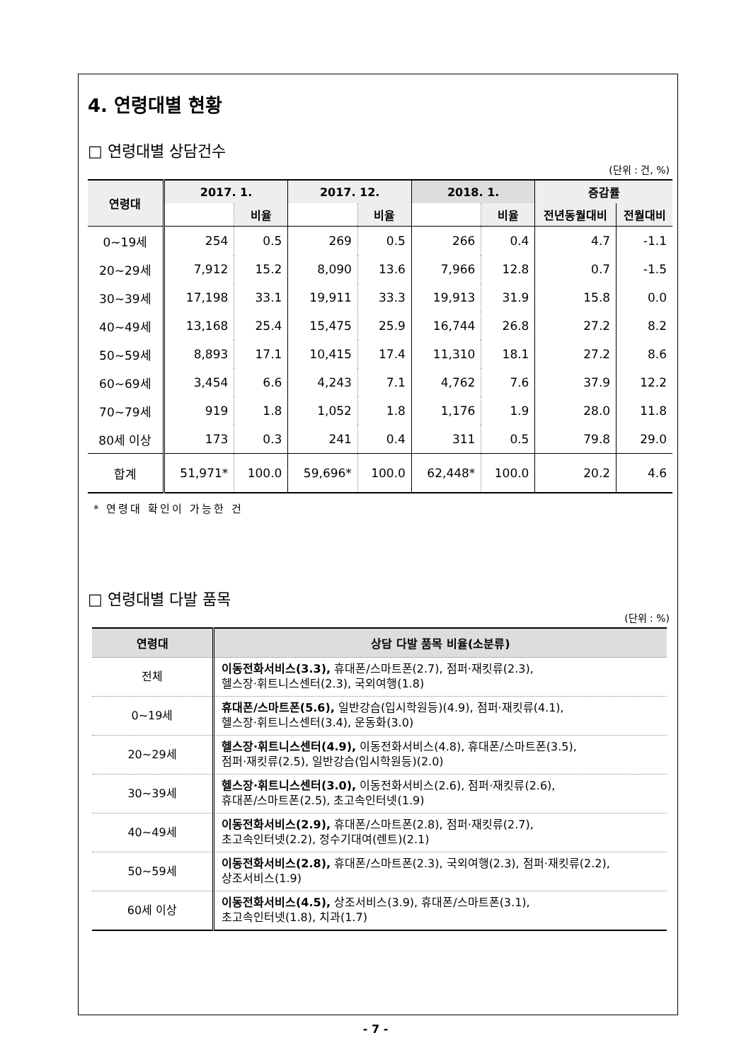4. 연령대별 현황
□ 연령대별 상담건수
(단위 : 건, %)
| 연령대 | 2017. 1. | | 2017. 12. | | 2018. 1. | | 증감률 | |
| --- | --- | --- | --- | --- | --- | --- | --- | --- |
| | | 비율 | | 비율 | | 비율 | 전년동월대비 | 전월대비 |
| 0~19세 | 254 | 0.5 | 269 | 0.5 | 266 | 0.4 | 4.7 | -1.1 |
| 20~29세 | 7,912 | 15.2 | 8,090 | 13.6 | 7,966 | 12.8 | 0.7 | -1.5 |
| 30~39세 | 17,198 | 33.1 | 19,911 | 33.3 | 19,913 | 31.9 | 15.8 | 0.0 |
| 40~49세 | 13,168 | 25.4 | 15,475 | 25.9 | 16,744 | 26.8 | 27.2 | 8.2 |
| 50~59세 | 8,893 | 17.1 | 10,415 | 17.4 | 11,310 | 18.1 | 27.2 | 8.6 |
| 60~69세 | 3,454 | 6.6 | 4,243 | 7.1 | 4,762 | 7.6 | 37.9 | 12.2 |
| 70~79세 | 919 | 1.8 | 1,052 | 1.8 | 1,176 | 1.9 | 28.0 | 11.8 |
| 80세 이상 | 173 | 0.3 | 241 | 0.4 | 311 | 0.5 | 79.8 | 29.0 |
| 합계 | 51,971* | 100.0 | 59,696* | 100.0 | 62,448* | 100.0 | 20.2 | 4.6 |
* 연령대 확인이 가능한 건
□ 연령대별 다발 품목
(단위 : %)
| 연령대 | 상담 다발 품목 비율(소분류) |
| --- | --- |
| 전체 | 이동전화서비스(3.3), 휴대폰/스마트폰(2.7), 점퍼·재킷류(2.3), 헬스장·휘트니스센터(2.3), 국외여행(1.8) |
| 0~19세 | 휴대폰/스마트폰(5.6), 일반강습(입시학원등)(4.9), 점퍼·재킷류(4.1), 헬스장·휘트니스센터(3.4), 운동화(3.0) |
| 20~29세 | 헬스장·휘트니스센터(4.9), 이동전화서비스(4.8), 휴대폰/스마트폰(3.5), 점퍼·재킷류(2.5), 일반강습(입시학원등)(2.0) |
| 30~39세 | 헬스장·휘트니스센터(3.0), 이동전화서비스(2.6), 점퍼·재킷류(2.6), 휴대폰/스마트폰(2.5), 초고속인터넷(1.9) |
| 40~49세 | 이동전화서비스(2.9), 휴대폰/스마트폰(2.8), 점퍼·재킷류(2.7), 초고속인터넷(2.2), 정수기대여(렌트)(2.1) |
| 50~59세 | 이동전화서비스(2.8), 휴대폰/스마트폰(2.3), 국외여행(2.3), 점퍼·재킷류(2.2), 상조서비스(1.9) |
| 60세 이상 | 이동전화서비스(4.5), 상조서비스(3.9), 휴대폰/스마트폰(3.1), 초고속인터넷(1.8), 치과(1.7) |
- 7 -